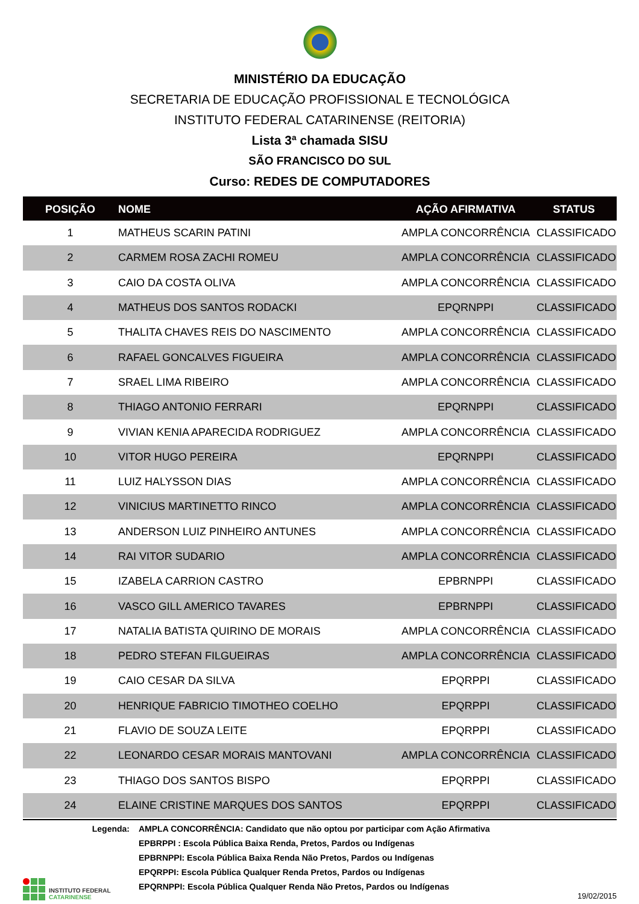MINISTÉRIO DA EDUCAÇÃO
SECRETARIA DE EDUCAÇÃO PROFISSIONAL E TECNOLÓGICA
INSTITUTO FEDERAL CATARINENSE (REITORIA)
Lista 3ª chamada SISU
SÃO FRANCISCO DO SUL
Curso: REDES DE COMPUTADORES
| POSIÇÃO | NOME | AÇÃO AFIRMATIVA | STATUS |
| --- | --- | --- | --- |
| 1 | MATHEUS SCARIN PATINI | AMPLA CONCORRÊNCIA | CLASSIFICADO |
| 2 | CARMEM ROSA ZACHI ROMEU | AMPLA CONCORRÊNCIA | CLASSIFICADO |
| 3 | CAIO DA COSTA OLIVA | AMPLA CONCORRÊNCIA | CLASSIFICADO |
| 4 | MATHEUS DOS SANTOS RODACKI | EPQRNPPI | CLASSIFICADO |
| 5 | THALITA CHAVES REIS DO NASCIMENTO | AMPLA CONCORRÊNCIA | CLASSIFICADO |
| 6 | RAFAEL GONCALVES FIGUEIRA | AMPLA CONCORRÊNCIA | CLASSIFICADO |
| 7 | SRAEL LIMA RIBEIRO | AMPLA CONCORRÊNCIA | CLASSIFICADO |
| 8 | THIAGO ANTONIO FERRARI | EPQRNPPI | CLASSIFICADO |
| 9 | VIVIAN KENIA APARECIDA RODRIGUEZ | AMPLA CONCORRÊNCIA | CLASSIFICADO |
| 10 | VITOR HUGO PEREIRA | EPQRNPPI | CLASSIFICADO |
| 11 | LUIZ HALYSSON DIAS | AMPLA CONCORRÊNCIA | CLASSIFICADO |
| 12 | VINICIUS MARTINETTO RINCO | AMPLA CONCORRÊNCIA | CLASSIFICADO |
| 13 | ANDERSON LUIZ PINHEIRO ANTUNES | AMPLA CONCORRÊNCIA | CLASSIFICADO |
| 14 | RAI VITOR SUDARIO | AMPLA CONCORRÊNCIA | CLASSIFICADO |
| 15 | IZABELA CARRION CASTRO | EPBRNPPI | CLASSIFICADO |
| 16 | VASCO GILL AMERICO TAVARES | EPBRNPPI | CLASSIFICADO |
| 17 | NATALIA BATISTA QUIRINO DE MORAIS | AMPLA CONCORRÊNCIA | CLASSIFICADO |
| 18 | PEDRO STEFAN FILGUEIRAS | AMPLA CONCORRÊNCIA | CLASSIFICADO |
| 19 | CAIO CESAR DA SILVA | EPQRPPI | CLASSIFICADO |
| 20 | HENRIQUE FABRICIO TIMOTHEO COELHO | EPQRPPI | CLASSIFICADO |
| 21 | FLAVIO DE SOUZA LEITE | EPQRPPI | CLASSIFICADO |
| 22 | LEONARDO CESAR MORAIS MANTOVANI | AMPLA CONCORRÊNCIA | CLASSIFICADO |
| 23 | THIAGO DOS SANTOS BISPO | EPQRPPI | CLASSIFICADO |
| 24 | ELAINE CRISTINE MARQUES DOS SANTOS | EPQRPPI | CLASSIFICADO |
Legenda: AMPLA CONCORRÊNCIA: Candidato que não optou por participar com Ação Afirmativa
EPBRPPI : Escola Pública Baixa Renda, Pretos, Pardos ou Indígenas
EPBRNPPI: Escola Pública Baixa Renda Não Pretos, Pardos ou Indígenas
EPQRPPI: Escola Pública Qualquer Renda Pretos, Pardos ou Indígenas
EPQRNPPI: Escola Pública Qualquer Renda Não Pretos, Pardos ou Indígenas
INSTITUTO FEDERAL
CATARINENSE
19/02/2015